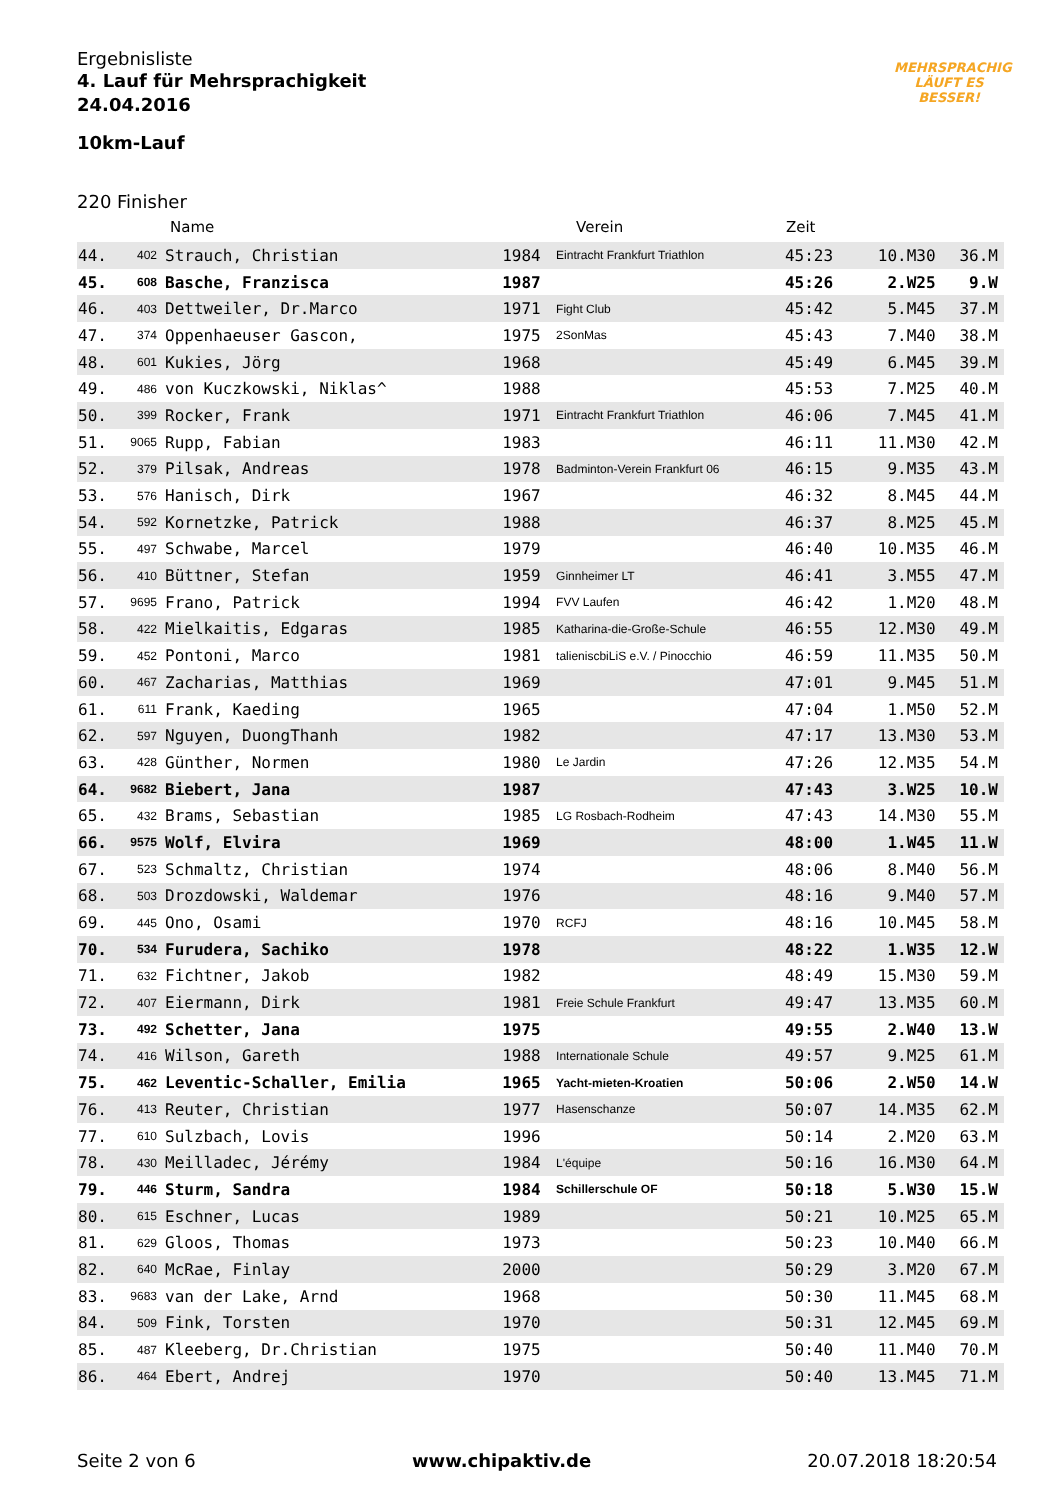Ergebnisliste
4. Lauf für Mehrsprachigkeit
24.04.2016
10km-Lauf
MEHRSPRACHIG
LÄUFT ES
BESSER!
220 Finisher
| | | Name | | Verein | Zeit | | |
| --- | --- | --- | --- | --- | --- | --- | --- |
| 44. | 402 | Strauch, Christian | 1984 | Eintracht Frankfurt Triathlon | 45:23 | 10.M30 | 36.M |
| 45. | 608 | Basche, Franzisca | 1987 | | 45:26 | 2.W25 | 9.W |
| 46. | 403 | Dettweiler, Dr.Marco | 1971 | Fight Club | 45:42 | 5.M45 | 37.M |
| 47. | 374 | Oppenhaeuser Gascon, | 1975 | 2SonMas | 45:43 | 7.M40 | 38.M |
| 48. | 601 | Kukies, Jörg | 1968 | | 45:49 | 6.M45 | 39.M |
| 49. | 486 | von Kuczkowski, Niklas^ | 1988 | | 45:53 | 7.M25 | 40.M |
| 50. | 399 | Rocker, Frank | 1971 | Eintracht Frankfurt Triathlon | 46:06 | 7.M45 | 41.M |
| 51. | 9065 | Rupp, Fabian | 1983 | | 46:11 | 11.M30 | 42.M |
| 52. | 379 | Pilsak, Andreas | 1978 | Badminton-Verein Frankfurt 06 | 46:15 | 9.M35 | 43.M |
| 53. | 576 | Hanisch, Dirk | 1967 | | 46:32 | 8.M45 | 44.M |
| 54. | 592 | Kornetzke, Patrick | 1988 | | 46:37 | 8.M25 | 45.M |
| 55. | 497 | Schwabe, Marcel | 1979 | | 46:40 | 10.M35 | 46.M |
| 56. | 410 | Büttner, Stefan | 1959 | Ginnheimer LT | 46:41 | 3.M55 | 47.M |
| 57. | 9695 | Frano, Patrick | 1994 | FVV Laufen | 46:42 | 1.M20 | 48.M |
| 58. | 422 | Mielkaitis, Edgaras | 1985 | Katharina-die-Große-Schule | 46:55 | 12.M30 | 49.M |
| 59. | 452 | Pontoni, Marco | 1981 | talieniscbiLiS e.V. / Pinocchio | 46:59 | 11.M35 | 50.M |
| 60. | 467 | Zacharias, Matthias | 1969 | | 47:01 | 9.M45 | 51.M |
| 61. | 611 | Frank, Kaeding | 1965 | | 47:04 | 1.M50 | 52.M |
| 62. | 597 | Nguyen, DuongThanh | 1982 | | 47:17 | 13.M30 | 53.M |
| 63. | 428 | Günther, Normen | 1980 | Le Jardin | 47:26 | 12.M35 | 54.M |
| 64. | 9682 | Biebert, Jana | 1987 | | 47:43 | 3.W25 | 10.W |
| 65. | 432 | Brams, Sebastian | 1985 | LG Rosbach-Rodheim | 47:43 | 14.M30 | 55.M |
| 66. | 9575 | Wolf, Elvira | 1969 | | 48:00 | 1.W45 | 11.W |
| 67. | 523 | Schmaltz, Christian | 1974 | | 48:06 | 8.M40 | 56.M |
| 68. | 503 | Drozdowski, Waldemar | 1976 | | 48:16 | 9.M40 | 57.M |
| 69. | 445 | Ono, Osami | 1970 | RCFJ | 48:16 | 10.M45 | 58.M |
| 70. | 534 | Furudera, Sachiko | 1978 | | 48:22 | 1.W35 | 12.W |
| 71. | 632 | Fichtner, Jakob | 1982 | | 48:49 | 15.M30 | 59.M |
| 72. | 407 | Eiermann, Dirk | 1981 | Freie Schule Frankfurt | 49:47 | 13.M35 | 60.M |
| 73. | 492 | Schetter, Jana | 1975 | | 49:55 | 2.W40 | 13.W |
| 74. | 416 | Wilson, Gareth | 1988 | Internationale Schule | 49:57 | 9.M25 | 61.M |
| 75. | 462 | Leventic-Schaller, Emilia | 1965 | Yacht-mieten-Kroatien | 50:06 | 2.W50 | 14.W |
| 76. | 413 | Reuter, Christian | 1977 | Hasenschanze | 50:07 | 14.M35 | 62.M |
| 77. | 610 | Sulzbach, Lovis | 1996 | | 50:14 | 2.M20 | 63.M |
| 78. | 430 | Meilladec, Jérémy | 1984 | L'équipe | 50:16 | 16.M30 | 64.M |
| 79. | 446 | Sturm, Sandra | 1984 | Schillerschule OF | 50:18 | 5.W30 | 15.W |
| 80. | 615 | Eschner, Lucas | 1989 | | 50:21 | 10.M25 | 65.M |
| 81. | 629 | Gloos, Thomas | 1973 | | 50:23 | 10.M40 | 66.M |
| 82. | 640 | McRae, Finlay | 2000 | | 50:29 | 3.M20 | 67.M |
| 83. | 9683 | van der Lake, Arnd | 1968 | | 50:30 | 11.M45 | 68.M |
| 84. | 509 | Fink, Torsten | 1970 | | 50:31 | 12.M45 | 69.M |
| 85. | 487 | Kleeberg, Dr.Christian | 1975 | | 50:40 | 11.M40 | 70.M |
| 86. | 464 | Ebert, Andrej | 1970 | | 50:40 | 13.M45 | 71.M |
Seite 2 von 6 www.chipaktiv.de 20.07.2018 18:20:54